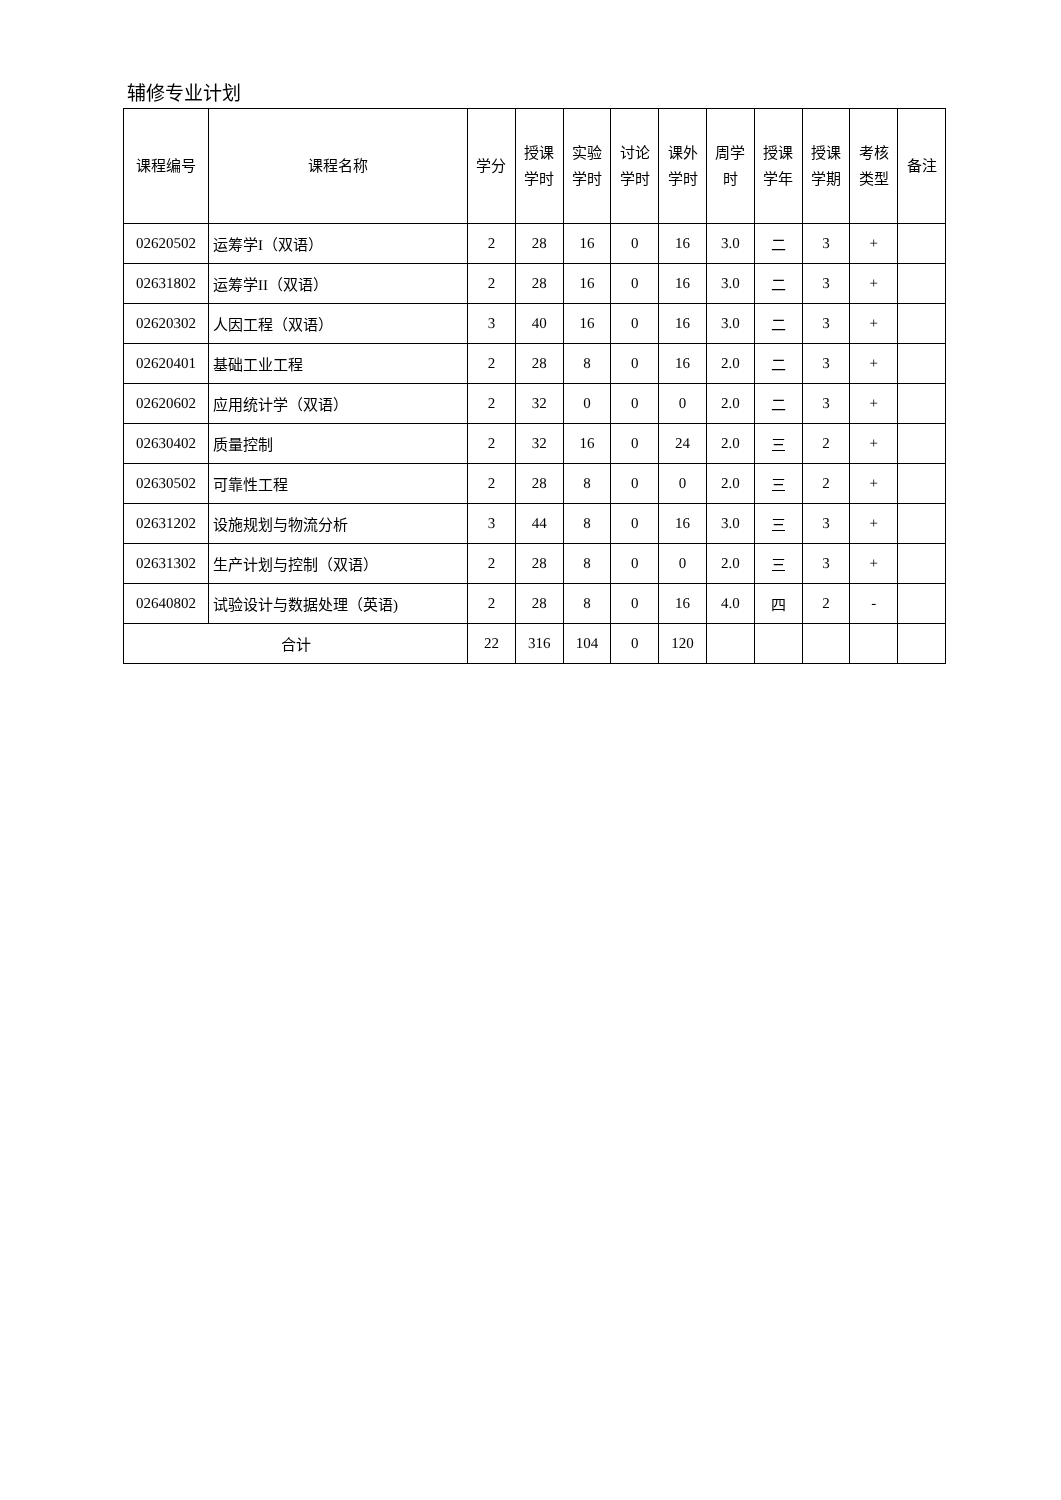辅修专业计划
| 课程编号 | 课程名称 | 学分 | 授课 学时 | 实验 学时 | 讨论 学时 | 课外 学时 | 周学 时 | 授课 学年 | 授课 学期 | 考核 类型 | 备注 |
| --- | --- | --- | --- | --- | --- | --- | --- | --- | --- | --- | --- |
| 02620502 | 运筹学I（双语） | 2 | 28 | 16 | 0 | 16 | 3.0 | 二 | 3 | + | |
| 02631802 | 运筹学II（双语） | 2 | 28 | 16 | 0 | 16 | 3.0 | 二 | 3 | + | |
| 02620302 | 人因工程（双语） | 3 | 40 | 16 | 0 | 16 | 3.0 | 二 | 3 | + | |
| 02620401 | 基础工业工程 | 2 | 28 | 8 | 0 | 16 | 2.0 | 二 | 3 | + | |
| 02620602 | 应用统计学（双语） | 2 | 32 | 0 | 0 | 0 | 2.0 | 二 | 3 | + | |
| 02630402 | 质量控制 | 2 | 32 | 16 | 0 | 24 | 2.0 | 三 | 2 | + | |
| 02630502 | 可靠性工程 | 2 | 28 | 8 | 0 | 0 | 2.0 | 三 | 2 | + | |
| 02631202 | 设施规划与物流分析 | 3 | 44 | 8 | 0 | 16 | 3.0 | 三 | 3 | + | |
| 02631302 | 生产计划与控制（双语） | 2 | 28 | 8 | 0 | 0 | 2.0 | 三 | 3 | + | |
| 02640802 | 试验设计与数据处理（英语) | 2 | 28 | 8 | 0 | 16 | 4.0 | 四 | 2 | - | |
| 合计 | | 22 | 316 | 104 | 0 | 120 | | | | | |